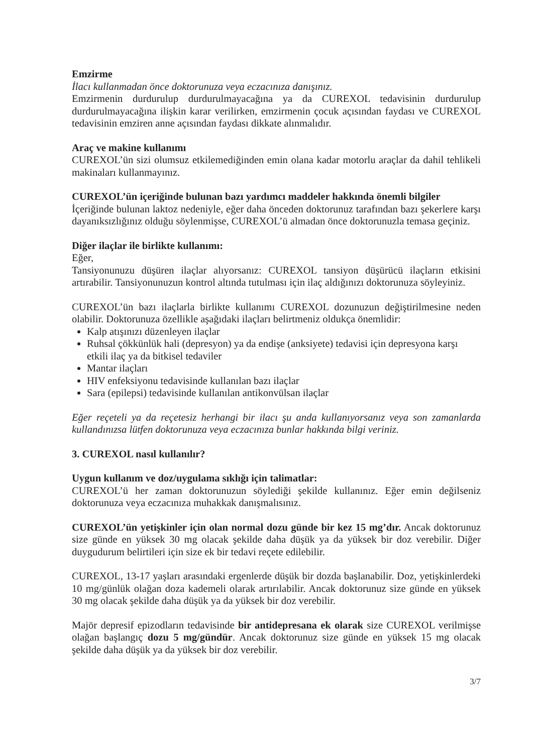Emzirme
İlacı kullanmadan önce doktorunuza veya eczacınıza danışınız.
Emzirmenin durdurulup durdurulmayacağına ya da CUREXOL tedavisinin durdurulup durdurulmayacağına ilişkin karar verilirken, emzirmenin çocuk açısından faydası ve CUREXOL tedavisinin emziren anne açısından faydası dikkate alınmalıdır.
Araç ve makine kullanımı
CUREXOL’ün sizi olumsuz etkilemediğinden emin olana kadar motorlu araçlar da dahil tehlikeli makinaları kullanmayınız.
CUREXOL’ün içeriğinde bulunan bazı yardımcı maddeler hakkında önemli bilgiler
İçeriğinde bulunan laktoz nedeniyle, eğer daha önceden doktorunuz tarafından bazı şekerlere karşı dayanıksızlığınız olduğu söylenmişse, CUREXOL’ü almadan önce doktorunuzla temasa geçiniz.
Diğer ilaçlar ile birlikte kullanımı:
Eğer,
Tansiyonunuzu düşüren ilaçlar alıyorsanız: CUREXOL tansiyon düşürücü ilaçların etkisini artırabilir. Tansiyonunuzun kontrol altında tutulması için ilaç aldığınızı doktorunuza söyleyiniz.
CUREXOL’ün bazı ilaçlarla birlikte kullanımı CUREXOL dozunuzun değiştirilmesine neden olabilir. Doktorunuza özellikle aşağıdaki ilaçları belirtmeniz oldukça önemlidir:
Kalp atışınızı düzenleyen ilaçlar
Ruhsal çökkünlük hali (depresyon) ya da endişe (anksiyete) tedavisi için depresyona karşı etkili ilaç ya da bitkisel tedaviler
Mantar ilaçları
HIV enfeksiyonu tedavisinde kullanılan bazı ilaçlar
Sara (epilepsi) tedavisinde kullanılan antikonvülsan ilaçlar
Eğer reçeteli ya da reçetesiz herhangi bir ilacı şu anda kullanıyorsanız veya son zamanlarda kullandınızsa lütfen doktorunuza veya eczacınıza bunlar hakkında bilgi veriniz.
3. CUREXOL nasıl kullanılır?
Uygun kullanım ve doz/uygulama sıklığı için talimatlar:
CUREXOL’ü her zaman doktorunuzun söylediği şekilde kullanınız. Eğer emin değilseniz doktorunuza veya eczacınıza muhakkak danışmalısınız.
CUREXOL’ün yetişkinler için olan normal dozu günde bir kez 15 mg’dır. Ancak doktorunuz size günde en yüksek 30 mg olacak şekilde daha düşük ya da yüksek bir doz verebilir. Diğer duygudurum belirtileri için size ek bir tedavi reçete edilebilir.
CUREXOL, 13-17 yaşları arasındaki ergenlerde düşük bir dozda başlanabilir. Doz, yetişkinlerdeki 10 mg/günlük olağan doza kademeli olarak artırılabilir. Ancak doktorunuz size günde en yüksek 30 mg olacak şekilde daha düşük ya da yüksek bir doz verebilir.
Majör depresif epizodların tedavisinde bir antidepresana ek olarak size CUREXOL verilmişse olağan başlangıç dozu 5 mg/gündür. Ancak doktorunuz size günde en yüksek 15 mg olacak şekilde daha düşük ya da yüksek bir doz verebilir.
3/7